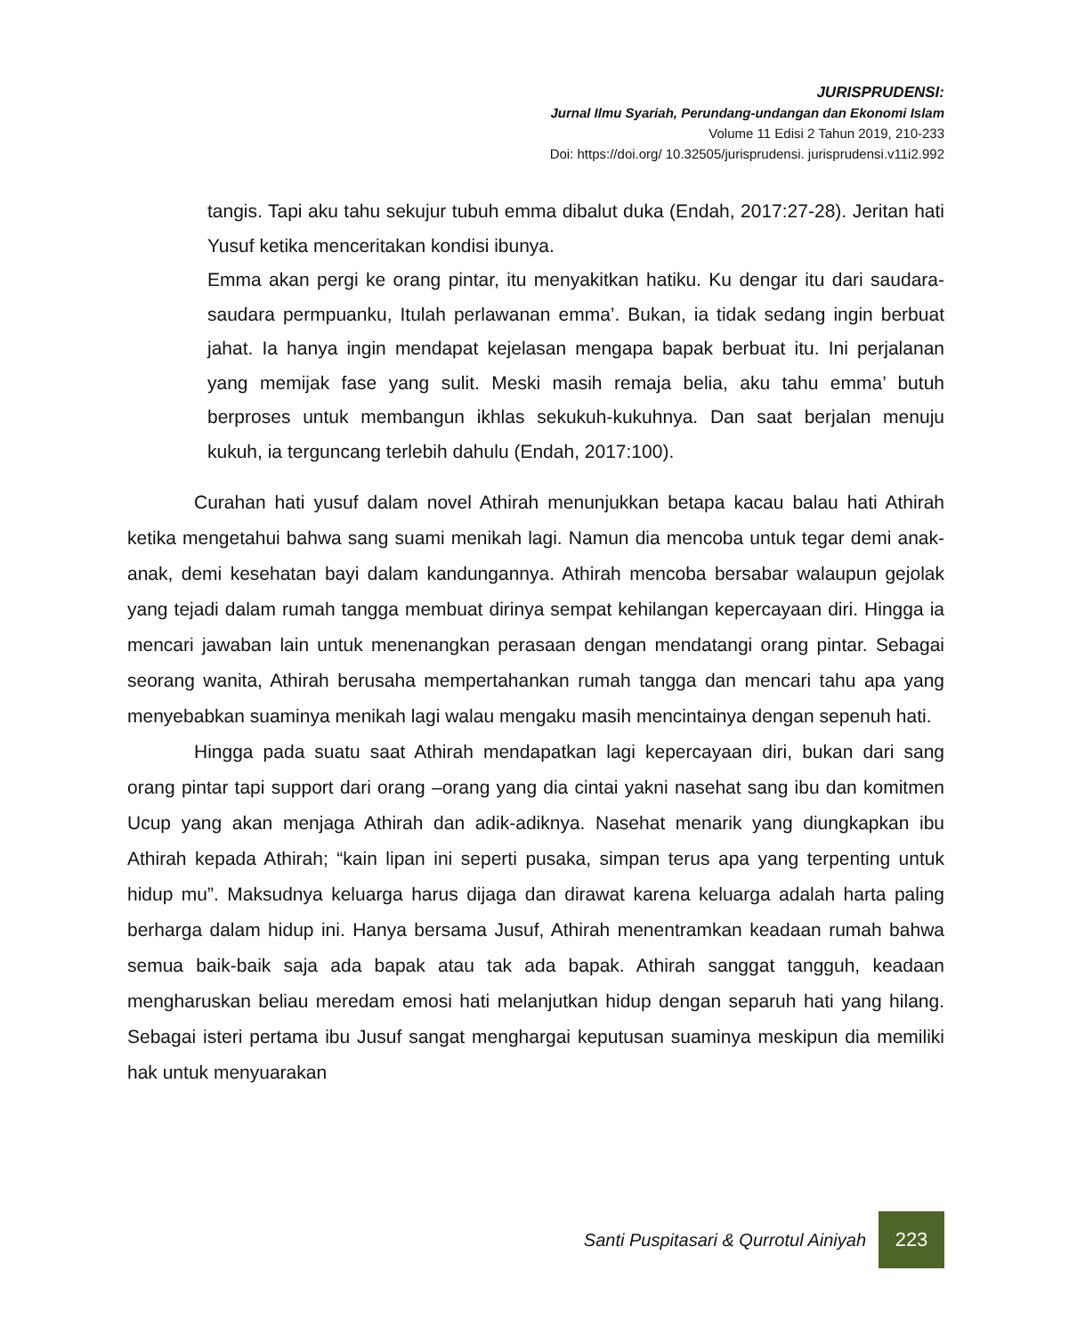JURISPRUDENSI:
Jurnal Ilmu Syariah, Perundang-undangan dan Ekonomi Islam
Volume 11 Edisi 2 Tahun 2019, 210-233
Doi: https://doi.org/ 10.32505/jurisprudensi. jurisprudensi.v11i2.992
tangis. Tapi aku tahu sekujur tubuh emma dibalut duka (Endah, 2017:27-28). Jeritan hati Yusuf ketika menceritakan kondisi ibunya.
Emma akan pergi ke orang pintar, itu menyakitkan hatiku. Ku dengar itu dari saudara-saudara permpuanku, Itulah perlawanan emma’. Bukan, ia tidak sedang ingin berbuat jahat. Ia hanya ingin mendapat kejelasan mengapa bapak berbuat itu. Ini perjalanan yang memijak fase yang sulit. Meski masih remaja belia, aku tahu emma’ butuh berproses untuk membangun ikhlas sekukuh-kukuhnya. Dan saat berjalan menuju kukuh, ia terguncang terlebih dahulu (Endah, 2017:100).
Curahan hati yusuf dalam novel Athirah menunjukkan betapa kacau balau hati Athirah ketika mengetahui bahwa sang suami menikah lagi. Namun dia mencoba untuk tegar demi anak-anak, demi kesehatan bayi dalam kandungannya. Athirah mencoba bersabar walaupun gejolak yang tejadi dalam rumah tangga membuat dirinya sempat kehilangan kepercayaan diri. Hingga ia mencari jawaban lain untuk menenangkan perasaan dengan mendatangi orang pintar. Sebagai seorang wanita, Athirah berusaha mempertahankan rumah tangga dan mencari tahu apa yang menyebabkan suaminya menikah lagi walau mengaku masih mencintainya dengan sepenuh hati.
Hingga pada suatu saat Athirah mendapatkan lagi kepercayaan diri, bukan dari sang orang pintar tapi support dari orang –orang yang dia cintai yakni nasehat sang ibu dan komitmen Ucup yang akan menjaga Athirah dan adik-adiknya. Nasehat menarik yang diungkapkan ibu Athirah kepada Athirah; “kain lipan ini seperti pusaka, simpan terus apa yang terpenting untuk hidup mu”. Maksudnya keluarga harus dijaga dan dirawat karena keluarga adalah harta paling berharga dalam hidup ini. Hanya bersama Jusuf, Athirah menentramkan keadaan rumah bahwa semua baik-baik saja ada bapak atau tak ada bapak. Athirah sanggat tangguh, keadaan mengharuskan beliau meredam emosi hati melanjutkan hidup dengan separuh hati yang hilang. Sebagai isteri pertama ibu Jusuf sangat menghargai keputusan suaminya meskipun dia memiliki hak untuk menyuarakan
Santi Puspitasari & Qurrotul Ainiyah 223